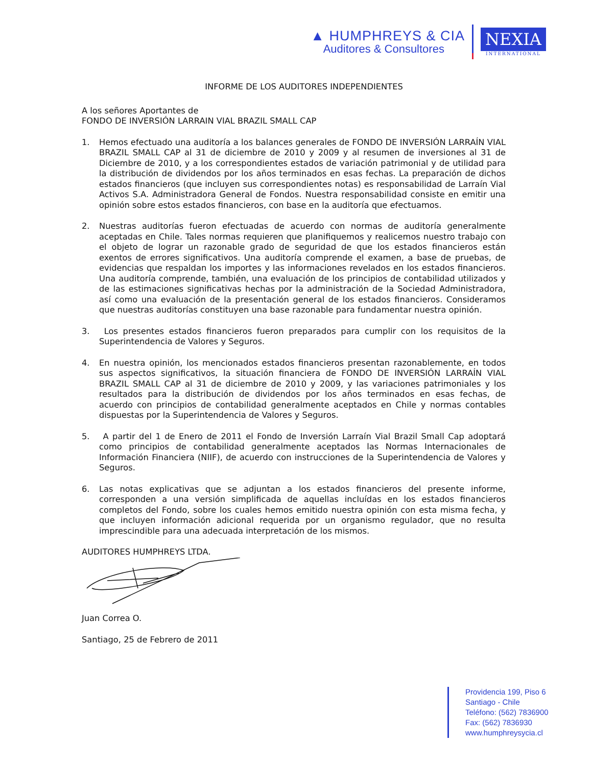▲ HUMPHREYS & CIA
Auditores & Consultores
NEXIA
INTERNATIONAL
INFORME DE LOS AUDITORES INDEPENDIENTES
A los señores Aportantes de
FONDO DE INVERSIÓN LARRAIN VIAL BRAZIL SMALL CAP
1. Hemos efectuado una auditoría a los balances generales de FONDO DE INVERSIÓN LARRAÍN VIAL BRAZIL SMALL CAP al 31 de diciembre de 2010 y 2009 y al resumen de inversiones al 31 de Diciembre de 2010, y a los correspondientes estados de variación patrimonial y de utilidad para la distribución de dividendos por los años terminados en esas fechas. La preparación de dichos estados financieros (que incluyen sus correspondientes notas) es responsabilidad de Larraín Vial Activos S.A. Administradora General de Fondos. Nuestra responsabilidad consiste en emitir una opinión sobre estos estados financieros, con base en la auditoría que efectuamos.
2. Nuestras auditorías fueron efectuadas de acuerdo con normas de auditoría generalmente aceptadas en Chile. Tales normas requieren que planifiquemos y realicemos nuestro trabajo con el objeto de lograr un razonable grado de seguridad de que los estados financieros están exentos de errores significativos. Una auditoría comprende el examen, a base de pruebas, de evidencias que respaldan los importes y las informaciones revelados en los estados financieros. Una auditoría comprende, también, una evaluación de los principios de contabilidad utilizados y de las estimaciones significativas hechas por la administración de la Sociedad Administradora, así como una evaluación de la presentación general de los estados financieros. Consideramos que nuestras auditorías constituyen una base razonable para fundamentar nuestra opinión.
3. Los presentes estados financieros fueron preparados para cumplir con los requisitos de la Superintendencia de Valores y Seguros.
4. En nuestra opinión, los mencionados estados financieros presentan razonablemente, en todos sus aspectos significativos, la situación financiera de FONDO DE INVERSIÓN LARRAÍN VIAL BRAZIL SMALL CAP al 31 de diciembre de 2010 y 2009, y las variaciones patrimoniales y los resultados para la distribución de dividendos por los años terminados en esas fechas, de acuerdo con principios de contabilidad generalmente aceptados en Chile y normas contables dispuestas por la Superintendencia de Valores y Seguros.
5. A partir del 1 de Enero de 2011 el Fondo de Inversión Larraín Vial Brazil Small Cap adoptará como principios de contabilidad generalmente aceptados las Normas Internacionales de Información Financiera (NIIF), de acuerdo con instrucciones de la Superintendencia de Valores y Seguros.
6. Las notas explicativas que se adjuntan a los estados financieros del presente informe, corresponden a una versión simplificada de aquellas incluídas en los estados financieros completos del Fondo, sobre los cuales hemos emitido nuestra opinión con esta misma fecha, y que incluyen información adicional requerida por un organismo regulador, que no resulta imprescindible para una adecuada interpretación de los mismos.
AUDITORES HUMPHREYS LTDA.
Juan Correa O.
Santiago, 25 de Febrero de 2011
Providencia 199, Piso 6
Santiago - Chile
Teléfono: (562) 7836900
Fax: (562) 7836930
www.humphreysycia.cl